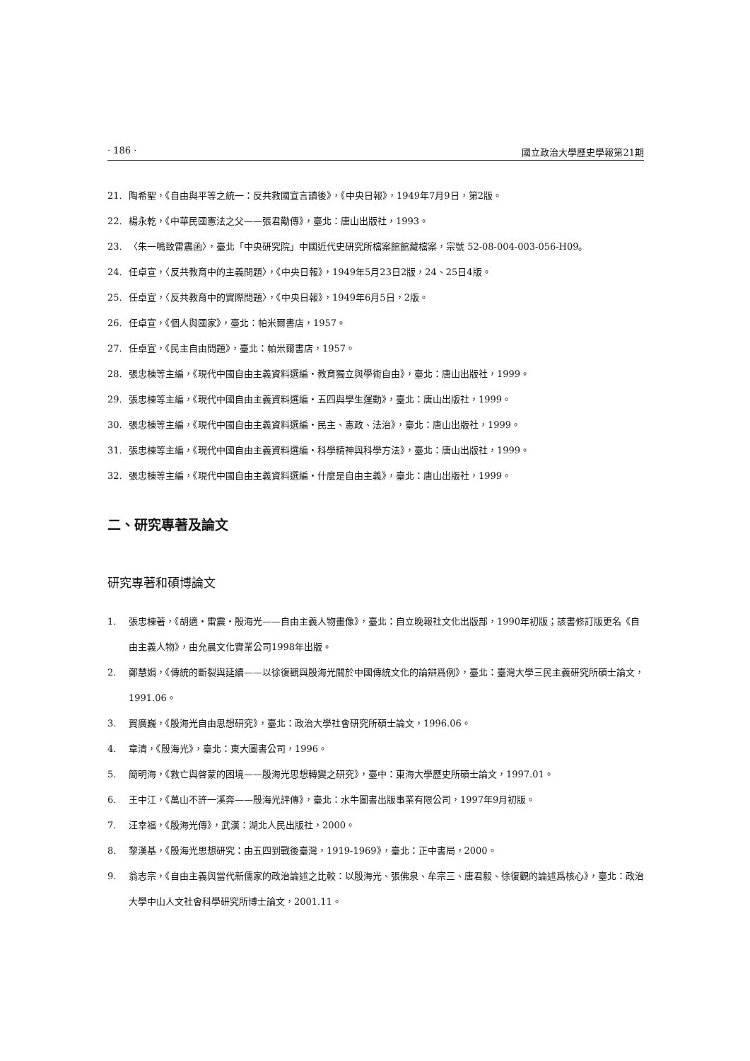· 186 · 國立政治大學歷史學報第21期
21. 陶希聖，《自由與平等之統一：反共救國宣言讀後》，《中央日報》，1949年7月9日，第2版。
22. 楊永乾，《中華民國憲法之父——張君勱傳》，臺北：唐山出版社，1993。
23. 〈朱一鳴致雷震函〉，臺北「中央研究院」中國近代史研究所檔案館館藏檔案，宗號 52-08-004-003-056-H09。
24. 任卓宣，〈反共教育中的主義問題〉，《中央日報》，1949年5月23日2版，24、25日4版。
25. 任卓宣，〈反共教育中的實際問題〉，《中央日報》，1949年6月5日，2版。
26. 任卓宣，《個人與國家》，臺北：帕米爾書店，1957。
27. 任卓宣，《民主自由問題》，臺北：帕米爾書店，1957。
28. 張忠棟等主編，《現代中國自由主義資料選編・教育獨立與學術自由》，臺北：唐山出版社，1999。
29. 張忠棟等主編，《現代中國自由主義資料選編・五四與學生運動》，臺北：唐山出版社，1999。
30. 張忠棟等主編，《現代中國自由主義資料選編・民主、憲政、法治》，臺北：唐山出版社，1999。
31. 張忠棟等主編，《現代中國自由主義資料選編・科學精神與科學方法》，臺北：唐山出版社，1999。
32. 張忠棟等主編，《現代中國自由主義資料選編・什麼是自由主義》，臺北：唐山出版社，1999。
二、研究專著及論文
研究專著和碩博論文
1. 張忠棟著，《胡適・雷震・殷海光——自由主義人物畫像》，臺北：自立晚報社文化出版部，1990年初版；該書修訂版更名《自由主義人物》，由允晨文化實業公司1998年出版。
2. 鄭慧娟，《傳統的斷裂與延續——以徐復觀與殷海光關於中國傳統文化的論辯爲例》，臺北：臺灣大學三民主義研究所碩士論文，1991.06。
3. 賀廣巍，《殷海光自由思想研究》，臺北：政治大學社會研究所碩士論文，1996.06。
4. 章清，《殷海光》，臺北：東大圖書公司，1996。
5. 簡明海，《救亡與啓蒙的困境——殷海光思想轉變之研究》，臺中：東海大學歷史所碩士論文，1997.01。
6. 王中江，《萬山不許一溪奔——殷海光評傳》，臺北：水牛圖書出版事業有限公司，1997年9月初版。
7. 汪幸福，《殷海光傳》，武漢：湖北人民出版社，2000。
8. 黎漢基，《殷海光思想研究：由五四到戰後臺灣，1919-1969》，臺北：正中書局，2000。
9. 翁志宗，《自由主義與當代新儒家的政治論述之比較：以殷海光、張佛泉、牟宗三、唐君毅、徐復觀的論述爲核心》，臺北：政治大學中山人文社會科學研究所博士論文，2001.11。